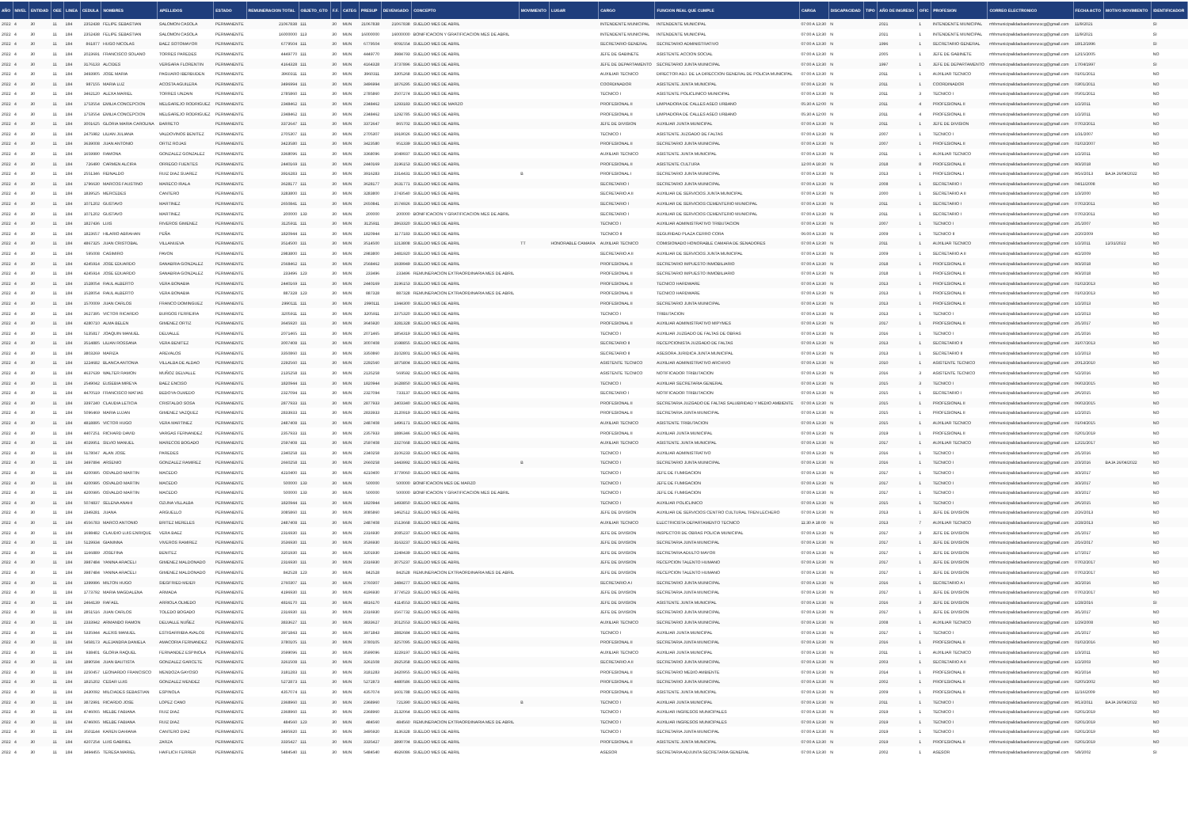| AÑO | NIVEL | ENTIDAD | OEE | LINEA | CEDULA | NOMBRES | APELLIDOS | ESTADO | REMUNERACION TOTAL | OBJETO_GTO | F.F. | CATEG | PRESUP | DEVENGADO | CONCEPTO | MOVIMIENTO | LUGAR | CARGO | FUNCION REAL QUE CUMPLE | CARGA | DISCAPACIDAD | TIPO | AÑO DE INGRESO | OFIC | PROFESION | CORREO ELECTRONICO | FECHA ACTO | MOTIVO MOVIMIENTO | IDENTIFICADOR |
| --- | --- | --- | --- | --- | --- | --- | --- | --- | --- | --- | --- | --- | --- | --- | --- | --- | --- | --- | --- | --- | --- | --- | --- | --- | --- | --- | --- | --- | --- |
| 2022 | 4 | 30 | 11 | 184 | 2352438 | FELIPE SEBASTIAN | SALOMON CASOLA | PERMANENTE | 21067838 | 111 | 30 | MUN | 21067838 | 21067838 | SUELDO MES DE ABRIL | | | INTENDENTE MUNICIPAL | INTENDENTE MUNICIPAL | 07:00 A 13:30 | N | | 2021 | 1 | INTENDENTE MUNICIPAL | rrhhmunicipalidadsanlorenzocg@gmail.com | 11/9/2021 | | SI |
| 2022 | 4 | 30 | 11 | 184 | 2352438 | FELIPE SEBASTIAN | SALOMON CASOLA | PERMANENTE | 16000000 | 113 | 30 | MUN | 16000000 | 16000000 | BONIFICACION Y GRATIFICACION MES DE ABRIL | | | INTENDENTE MUNICIPAL | INTENDENTE MUNICIPAL | 07:00 A 13:30 | N | | 2021 | 1 | INTENDENTE MUNICIPAL | rrhhmunicipalidadsanlorenzocg@gmail.com | 11/9/2021 | | SI |
| 2022 | 4 | 30 | 11 | 184 | 861877 | HUGO NICOLAS | BAEZ SOTOMAYOR | PERMANENTE | 6779504 | 111 | 30 | MUN | 6779504 | 6091554 | SUELDO MES DE ABRIL | | | SECRETARIO GENERAL | SECRETARIO ADMINISTRATIVO | 07:00 A 13:30 | N | | 1996 | 1 | SECRETARIO GENERAL | rrhhmunicipalidadsanlorenzocg@gmail.com | 18/12/1996 | | SI |
| 2022 | 4 | 30 | 11 | 184 | 2023691 | FRANCISCO SOLANO | TORRES PAREDES | PERMANENTE | 4449770 | 111 | 30 | MUN | 4449770 | 3984793 | SUELDO MES DE ABRIL | | | JEFE DE GABINETE | ASISTENTE ACCION SOCIAL | 07:00 A 13:30 | N | | 2005 | 1 | JEFE DE GABINETE | rrhhmunicipalidadsanlorenzocg@gmail.com | 12/15/2005 | | NO |
| 2022 | 4 | 30 | 11 | 184 | 3176133 | ALCIDES | VERGARA FLORENTIN | PERMANENTE | 4164328 | 111 | 30 | MUN | 4164328 | 3737896 | SUELDO MES DE ABRIL | | | JEFE DE DEPARTAMENTO | SECRETARIO JUNTA MUNICIPAL | 07:00 A 13:30 | N | | 1997 | 1 | JEFE DE DEPARTAMENTO | rrhhmunicipalidadsanlorenzocg@gmail.com | 17/04/1997 | | SI |
| 2022 | 4 | 30 | 11 | 184 | 3493905 | JOSE MARIA | PAGUARO IBERBUDEN | PERMANENTE | 3960311 | 111 | 30 | MUN | 3960311 | 3305268 | SUELDO MES DE ABRIL | | | AUXILIAR TECNICO | DIRECTOR ADJ. DE LA DIRECCION GENERAL DE POLICIA MUNICIPAL | 07:00 A 13:30 | N | | 2011 | 1 | AUXILIAR TECNICO | rrhhmunicipalidadsanlorenzocg@gmail.com | 01/01/2011 | | NO |
| 2022 | 4 | 30 | 11 | 184 | 987155 | MARIA LUZ | ACOSTA AGUILERA | PERMANENTE | 3496994 | 111 | 30 | MUN | 3496994 | 1876295 | SUELDO MES DE ABRIL | | | COORDINADOR | ASISTENTE JUNTA MUNICIPAL | 07:00 A 13:30 | N | | 2011 | 1 | COORDINADOR | rrhhmunicipalidadsanlorenzocg@gmail.com | 03/01/2011 | | NO |
| 2022 | 4 | 30 | 11 | 184 | 3462120 | ALEXA MARIEL | TORRES UNZAIN | PERMANENTE | 2785860 | 111 | 30 | MUN | 2785860 | 2507274 | SUELDO MES DE ABRIL | | | TECNICO I | ASISTENTE POLICLINICO MUNICIPAL | 07:00 A 13:30 | N | | 2011 | 3 | TECNICO I | rrhhmunicipalidadsanlorenzocg@gmail.com | 05/01/2011 | | NO |
| 2022 | 4 | 30 | 11 | 184 | 1753554 | EMILIA CONCEPCION | MELGAREJO RODRIGUEZ | PERMANENTE | 2348462 | 111 | 30 | MUN | 2348462 | 1293183 | SUELDO MES DE MARZO | | | PROFESIONAL II | LIMPIADORA DE CALLES ASEO URBANO | 05:30 A 12:00 | N | | 2011 | 4 | PROFESIONAL II | rrhhmunicipalidadsanlorenzocg@gmail.com | 1/2/2011 | | NO |
| 2022 | 4 | 30 | 11 | 184 | 1753554 | EMILIA CONCEPCION | MELGAREJO RODRIGUEZ | PERMANENTE | 2348462 | 111 | 30 | MUN | 2348462 | 1292785 | SUELDO MES DE ABRIL | | | PROFESIONAL II | LIMPIADORA DE CALLES ASEO URBANO | 05:30 A 12:00 | N | | 2011 | 4 | PROFESIONAL II | rrhhmunicipalidadsanlorenzocg@gmail.com | 1/2/2011 | | NO |
| 2022 | 4 | 30 | 11 | 184 | 3001625 | GLORIA MARIA CAROLINA | BARRETO | PERMANENTE | 3372647 | 111 | 30 | MUN | 3372647 | 865702 | SUELDO MES DE ABRIL | | | JEFE DE DIVISION | AUXILIAR JUNTA MUNICIPAL | 07:00 A 13:30 | N | | 2011 | 1 | JEFE DE DIVISION | rrhhmunicipalidadsanlorenzocg@gmail.com | 07/02/2011 | | NO |
| 2022 | 4 | 30 | 11 | 184 | 2475982 | LILIAN JULIANA | VALDOVINOS BENITEZ | PERMANENTE | 2705307 | 111 | 30 | MUN | 2705307 | 1919026 | SUELDO MES DE ABRIL | | | TECNICO I | ASISTENTE JUZGADO DE FALTAS | 07:00 A 13:30 | N | | 2007 | 1 | TECNICO I | rrhhmunicipalidadsanlorenzocg@gmail.com | 1/31/2007 | | NO |
| 2022 | 4 | 30 | 11 | 184 | 3639008 | JUAN ANTONIO | ORTIZ ROJAS | PERMANENTE | 3423580 | 111 | 30 | MUN | 3423580 | 951339 | SUELDO MES DE ABRIL | | | PROFESIONAL II | SECRETARIO JUNTA MUNICIPAL | 07:00 A 13:30 | N | | 2007 | 1 | PROFESIONAL II | rrhhmunicipalidadsanlorenzocg@gmail.com | 01/02/2007 | | NO |
| 2022 | 4 | 30 | 11 | 184 | 1659990 | RAMONA | GONZALEZ GONZALEZ | PERMANENTE | 3368096 | 111 | 30 | MUN | 3368096 | 1049937 | SUELDO MES DE ABRIL | | | AUXILIAR TECNICO | ASISTENTE JUNTA MUNICIPAL | 07:00 A 13:30 | N | | 2011 | 1 | AUXILIAR TECNICO | rrhhmunicipalidadsanlorenzocg@gmail.com | 1/2/2011 | | NO |
| 2022 | 4 | 30 | 11 | 184 | 726490 | CARMEN ALCIRA | ORREGO FUENTES | PERMANENTE | 2440169 | 111 | 30 | MUN | 2440169 | 2196153 | SUELDO MES DE ABRIL | | | PROFESIONAL II | ASISTENTE CULTURA | 12:00 A 18:30 | N | | 2018 | 8 | PROFESIONAL II | rrhhmunicipalidadsanlorenzocg@gmail.com | 9/3/2018 | | NO |
| 2022 | 4 | 30 | 11 | 184 | 2551346 | REINALDO | RUIZ DIAZ SUAREZ | PERMANENTE | 3916283 | 111 | 30 | MUN | 3916283 | 2314431 | SUELDO MES DE ABRIL | B | | PROFESIONAL I | SECRETARIO JUNTA MUNICIPAL | 07:00 A 13:30 | N | | 2013 | 1 | PROFESIONAL I | rrhhmunicipalidadsanlorenzocg@gmail.com | 9/16/2013 | BAJA 26/04/2022 | NO |
| 2022 | 4 | 30 | 11 | 184 | 1796630 | MARCOS FAUSTINO | MARECO IRALA | PERMANENTE | 3628177 | 111 | 30 | MUN | 3628177 | 2631771 | SUELDO MES DE ABRIL | | | SECRETARIO I | SECRETARIO JUNTA MUNICIPAL | 07:00 A 13:30 | N | | 2008 | 1 | SECRETARIO I | rrhhmunicipalidadsanlorenzocg@gmail.com | 04/11/2008 | | NO |
| 2022 | 4 | 30 | 11 | 184 | 1839525 | MERCEDES | CANTERO | PERMANENTE | 3283800 | 111 | 30 | MUN | 3283800 | 2743540 | SUELDO MES DE ABRIL | | | SECRETARIO A II | AUXILIAR DE SERVICIOS JUNTA MUNICIPAL | 07:00 A 13:30 | N | | 2000 | 1 | SECRETARIO A II | rrhhmunicipalidadsanlorenzocg@gmail.com | 1/3/2000 | | NO |
| 2022 | 4 | 30 | 11 | 184 | 1071202 | GUSTAVO | MARTINEZ | PERMANENTE | 2650841 | 111 | 30 | MUN | 2650841 | 1574926 | SUELDO MES DE ABRIL | | | SECRETARIO I | AUXILIAR DE SERVICIOS CEMENTERIO MUNICIPAL | 07:00 A 13:30 | N | | 2011 | 1 | SECRETARIO I | rrhhmunicipalidadsanlorenzocg@gmail.com | 07/02/2011 | | NO |
| 2022 | 4 | 30 | 11 | 184 | 1071202 | GUSTAVO | MARTINEZ | PERMANENTE | 200000 | 133 | 30 | MUN | 200000 | 200000 | BONIFICACION Y GRATIFICACION MES DE ABRIL | | | SECRETARIO I | AUXILIAR DE SERVICIOS CEMENTERIO MUNICIPAL | 07:00 A 13:30 | N | | 2011 | 1 | SECRETARIO I | rrhhmunicipalidadsanlorenzocg@gmail.com | 07/02/2011 | | NO |
| 2022 | 4 | 30 | 11 | 184 | 1827436 | LUIS | RIVEROS GIMENEZ | PERMANENTE | 3125911 | 111 | 30 | MUN | 3125911 | 2863320 | SUELDO MES DE ABRIL | | | TECNICO I | AUXILIAR ADMINISTRATIVO TRIBUTACION | 07:00 A 13:30 | N | | 2007 | 1 | TECNICO I | rrhhmunicipalidadsanlorenzocg@gmail.com | 2/1/2007 | | NO |
| 2022 | 4 | 30 | 11 | 184 | 1823657 | HILARIO ABRAHAN | PEÑA | PERMANENTE | 1820944 | 111 | 30 | MUN | 1820944 | 1177183 | SUELDO MES DE ABRIL | | | TECNICO II | SEGURIDAD PLAZA CERRO CORA | 06:00 A 13:30 | N | | 2009 | 1 | TECNICO II | rrhhmunicipalidadsanlorenzocg@gmail.com | 2/20/2009 | | NO |
| 2022 | 4 | 30 | 11 | 184 | 4867325 | JUAN CRISTOBAL | VILLANUEVA | PERMANENTE | 3514500 | 111 | 30 | MUN | 3514500 | 1213808 | SUELDO MES DE ABRIL | TT | HONORABLE CAMARA | AUXILIAR TECNICO | COMISIONADO HONORABLE CAMARA DE SENADORES | 07:00 A 13:30 | N | | 2011 | 1 | AUXILIAR TECNICO | rrhhmunicipalidadsanlorenzocg@gmail.com | 1/2/2011 | 12/31/2022 | NO |
| 2022 | 4 | 30 | 11 | 184 | 595008 | CASIMIRO | PAVON | PERMANENTE | 2983800 | 111 | 30 | MUN | 2983800 | 2481920 | SUELDO MES DE ABRIL | | | SECRETARIO A II | AUXILIAR DE SERVICIOS JUNTA MUNICIPAL | 07:00 A 13:30 | N | | 2009 | 1 | SECRETARIO A II | rrhhmunicipalidadsanlorenzocg@gmail.com | 4/2/2009 | | NO |
| 2022 | 4 | 30 | 11 | 184 | 4245914 | JOSE EDUARDO | SANABRIA GONZALEZ | PERMANENTE | 2568462 | 111 | 30 | MUN | 2568462 | 1939949 | SUELDO MES DE ABRIL | | | PROFESIONAL II | SECRETARIO IMPUESTO INMOBILIARIO | 07:00 A 13:30 | N | | 2018 | 1 | PROFESIONAL II | rrhhmunicipalidadsanlorenzocg@gmail.com | 9/3/2018 | | NO |
| 2022 | 4 | 30 | 11 | 184 | 4245914 | JOSE EDUARDO | SANABRIA GONZALEZ | PERMANENTE | 233496 | 123 | 30 | MUN | 233496 | 233496 | REMUNERACION EXTRAORDINARIA MES DE ABRIL | | | PROFESIONAL II | SECRETARIO IMPUESTO INMOBILIARIO | 07:00 A 13:30 | N | | 2018 | 1 | PROFESIONAL II | rrhhmunicipalidadsanlorenzocg@gmail.com | 9/3/2018 | | NO |
| 2022 | 4 | 30 | 11 | 184 | 1528054 | RAUL ALBERTO | VERA BONABIA | PERMANENTE | 2440169 | 111 | 30 | MUN | 2440169 | 2196153 | SUELDO MES DE ABRIL | | | PROFESIONAL II | TECNICO HARDWARE | 07:00 A 13:30 | N | | 2013 | 1 | PROFESIONAL II | rrhhmunicipalidadsanlorenzocg@gmail.com | 01/02/2013 | | NO |
| 2022 | 4 | 30 | 11 | 184 | 1528054 | RAUL ALBERTO | VERA BONABIA | PERMANENTE | 887328 | 123 | 30 | MUN | 887328 | 887328 | REMUNERACION EXTRAORDINARIA MES DE ABRIL | | | PROFESIONAL II | TECNICO HARDWARE | 07:00 A 13:30 | N | | 2013 | 1 | PROFESIONAL II | rrhhmunicipalidadsanlorenzocg@gmail.com | 01/02/2013 | | NO |
| 2022 | 4 | 30 | 11 | 184 | 1570009 | JUAN CARLOS | FRANCO DOMINGUEZ | PERMANENTE | 2990111 | 111 | 30 | MUN | 2990111 | 1344300 | SUELDO MES DE ABRIL | | | PROFESIONAL II | SECRETARIO JUNTA MUNICIPAL | 07:00 A 13:30 | N | | 2013 | 1 | PROFESIONAL II | rrhhmunicipalidadsanlorenzocg@gmail.com | 1/2/2013 | | NO |
| 2022 | 4 | 30 | 11 | 184 | 3627395 | VICTOR RICARDO | BURGOS FERREIRA | PERMANENTE | 3205911 | 111 | 30 | MUN | 3205911 | 2375320 | SUELDO MES DE ABRIL | | | TECNICO I | TRIBUTACION | 07:00 A 13:30 | N | | 2013 | 1 | TECNICO I | rrhhmunicipalidadsanlorenzocg@gmail.com | 1/2/2013 | | NO |
| 2022 | 4 | 30 | 11 | 184 | 4280710 | ALMA BELEN | GIMENEZ ORTIZ | PERMANENTE | 3645920 | 111 | 30 | MUN | 3645920 | 3281328 | SUELDO MES DE ABRIL | | | PROFESIONAL II | AUXILIAR ADMINISTRATIVO MIPYMES | 07:00 A 13:30 | N | | 2017 | 1 | PROFESIONAL II | rrhhmunicipalidadsanlorenzocg@gmail.com | 2/1/2017 | | NO |
| 2022 | 4 | 30 | 11 | 184 | 5135817 | JOAQUIN MANUEL | DELVALLE | PERMANENTE | 2071465 | 111 | 30 | MUN | 2071465 | 1854319 | SUELDO MES DE ABRIL | | | TECNICO I | AUXILIAR JUZGADO DE FALTAS DE OBRAS | 07:00 A 13:30 | N | | 2016 | 1 | TECNICO I | rrhhmunicipalidadsanlorenzocg@gmail.com | 2/1/2016 | | NO |
| 2022 | 4 | 30 | 11 | 184 | 3514885 | LILIAN ROSSANA | VERA BENITEZ | PERMANENTE | 3007408 | 111 | 30 | MUN | 3007408 | 1598855 | SUELDO MES DE ABRIL | | | SECRETARIO II | RECEPCIONISTA JUZGADO DE FALTAS | 07:00 A 13:30 | N | | 2013 | 1 | SECRETARIO II | rrhhmunicipalidadsanlorenzocg@gmail.com | 31/07/2013 | | NO |
| 2022 | 4 | 30 | 11 | 184 | 3803269 | MARIZA | AREVALOS | PERMANENTE | 3350860 | 111 | 30 | MUN | 3350860 | 2102801 | SUELDO MES DE ABRIL | | | SECRETARIO II | ASESORA JURIDICA JUNTA MUNICIPAL | 07:00 A 13:30 | N | | 2013 | 1 | SECRETARIO II | rrhhmunicipalidadsanlorenzocg@gmail.com | 1/2/2013 | | NO |
| 2022 | 4 | 30 | 11 | 184 | 1224682 | BLANCA ANTONIA | VILLALBA DE ALDAO | PERMANENTE | 2292560 | 111 | 30 | MUN | 2292560 | 1875804 | SUELDO MES DE ABRIL | | | ASISTENTE TECNICO | AUXILIAR ADMINISTRATIVO ARCHIVO | 07:00 A 13:30 | N | | 2010 | 1 | ASISTENTE TECNICO | rrhhmunicipalidadsanlorenzocg@gmail.com | 20/12/2010 | | NO |
| 2022 | 4 | 30 | 11 | 184 | 4637639 | WALTER RAMON | MUÑOZ DELVALLE | PERMANENTE | 2135258 | 111 | 30 | MUN | 2135258 | 569592 | SUELDO MES DE ABRIL | | | ASISTENTE TECNICO | NOTIFICADOR TRIBUTACION | 07:00 A 13:30 | N | | 2016 | 3 | ASISTENTE TECNICO | rrhhmunicipalidadsanlorenzocg@gmail.com | 5/2/2016 | | NO |
| 2022 | 4 | 30 | 11 | 184 | 2549042 | EUSEBIA MIREYA | BAEZ ENCISO | PERMANENTE | 1820944 | 111 | 30 | MUN | 1820944 | 1628850 | SUELDO MES DE ABRIL | | | TECNICO I | AUXILIAR SECRETARIA GENERAL | 07:00 A 13:30 | N | | 2015 | 3 | TECNICO I | rrhhmunicipalidadsanlorenzocg@gmail.com | 06/02/2015 | | NO |
| 2022 | 4 | 30 | 11 | 184 | 4470519 | FRANCISCO MATIAS | BEDOYA OLMEDO | PERMANENTE | 2327094 | 111 | 30 | MUN | 2327094 | 733137 | SUELDO MES DE ABRIL | | | SECRETARIO I | NOTIFICADOR TRIBUTACION | 07:00 A 13:30 | N | | 2015 | 1 | SECRETARIO I | rrhhmunicipalidadsanlorenzocg@gmail.com | 2/6/2015 | | NO |
| 2022 | 4 | 30 | 11 | 184 | 3397240 | CLAUDIA LETICIA | CRISTALDO SOSA | PERMANENTE | 2877933 | 111 | 30 | MUN | 2877933 | 2403340 | SUELDO MES DE ABRIL | | | PROFESIONAL II | SECRETARIA JUZGADO DE FALTAS SALUBRIDAD Y MEDIO AMBIENTE | 07:00 A 13:30 | N | | 2015 | 1 | PROFESIONAL II | rrhhmunicipalidadsanlorenzocg@gmail.com | 06/02/2015 | | NO |
| 2022 | 4 | 30 | 11 | 184 | 5096469 | MARIA LUJAN | GIMENEZ VAZQUEZ | PERMANENTE | 2833933 | 111 | 30 | MUN | 2833933 | 2120919 | SUELDO MES DE ABRIL | | | PROFESIONAL II | SECRETARIA JUNTA MUNICIPAL | 07:00 A 13:30 | N | | 2015 | 1 | PROFESIONAL II | rrhhmunicipalidadsanlorenzocg@gmail.com | 1/2/2015 | | NO |
| 2022 | 4 | 30 | 11 | 184 | 4818895 | VICTOR HUGO | VERA MARTINEZ | PERMANENTE | 2487408 | 111 | 30 | MUN | 2487408 | 1496171 | SUELDO MES DE ABRIL | | | AUXILIAR TECNICO | ASISTENTE TRIBUTACION | 07:00 A 13:30 | N | | 2015 | 1 | AUXILIAR TECNICO | rrhhmunicipalidadsanlorenzocg@gmail.com | 01/04/2015 | | NO |
| 2022 | 4 | 30 | 11 | 184 | 4407251 | RICHARD DAVID | VARGAS FERNANDEZ | PERMANENTE | 2357933 | 111 | 30 | MUN | 2357933 | 1886346 | SUELDO MES DE ABRIL | | | PROFESIONAL II | AUXILIAR JUNTA MUNICIPAL | 07:00 A 13:30 | N | | 2019 | 1 | PROFESIONAL II | rrhhmunicipalidadsanlorenzocg@gmail.com | 02/01/2019 | | NO |
| 2022 | 4 | 30 | 11 | 184 | 4029951 | SILVIO MANUEL | MARECOS BOGADO | PERMANENTE | 2597408 | 111 | 30 | MUN | 2597408 | 2327668 | SUELDO MES DE ABRIL | | | AUXILIAR TECNICO | ASISTENTE JUNTA MUNICIPAL | 07:00 A 13:30 | N | | 2017 | 1 | AUXILIAR TECNICO | rrhhmunicipalidadsanlorenzocg@gmail.com | 12/21/2017 | | NO |
| 2022 | 4 | 30 | 11 | 184 | 5178047 | ALAN JOSE | PAREDES | PERMANENTE | 2340258 | 111 | 30 | MUN | 2340258 | 2106233 | SUELDO MES DE ABRIL | | | TECNICO I | AUXILIAR ADMINISTRATIVO | 07:00 A 13:30 | N | | 2016 | 1 | TECNICO I | rrhhmunicipalidadsanlorenzocg@gmail.com | 2/1/2016 | | NO |
| 2022 | 4 | 30 | 11 | 184 | 3497894 | ARSENIO | GONZALEZ RAMIREZ | PERMANENTE | 2660258 | 111 | 30 | MUN | 2660258 | 1443992 | SUELDO MES DE ABRIL | B | | TECNICO I | SECRETARIO JUNTA MUNICIPAL | 07:00 A 13:30 | N | | 2016 | 1 | TECNICO I | rrhhmunicipalidadsanlorenzocg@gmail.com | 2/3/2016 | BAJA 26/04/2022 | NO |
| 2022 | 4 | 30 | 11 | 184 | 4200995 | OSVALDO MARTIN | MACEDO | PERMANENTE | 4210400 | 111 | 30 | MUN | 4210400 | 3779060 | SUELDO MES DE ABRIL | | | TECNICO I | JEFE DE FUMIGACION | 07:00 A 13:30 | N | | 2017 | 1 | TECNICO I | rrhhmunicipalidadsanlorenzocg@gmail.com | 3/3/2017 | | NO |
| 2022 | 4 | 30 | 11 | 184 | 4200995 | OSVALDO MARTIN | MACEDO | PERMANENTE | 500000 | 133 | 30 | MUN | 500000 | 500000 | BONIFICACION MES DE MARZO | | | TECNICO I | JEFE DE FUMIGACION | 07:00 A 13:30 | N | | 2017 | 1 | TECNICO I | rrhhmunicipalidadsanlorenzocg@gmail.com | 3/3/2017 | | NO |
| 2022 | 4 | 30 | 11 | 184 | 4200995 | OSVALDO MARTIN | MACEDO | PERMANENTE | 500000 | 133 | 30 | MUN | 500000 | 500000 | BONIFICACION Y GRATIFICACION MES DE ABRIL | | | TECNICO I | JEFE DE FUMIGACION | 07:00 A 13:30 | N | | 2017 | 1 | TECNICO I | rrhhmunicipalidadsanlorenzocg@gmail.com | 3/3/2017 | | NO |
| 2022 | 4 | 30 | 11 | 184 | 5074837 | SELENA ANAHI | OZUNA VILLALBA | PERMANENTE | 1820944 | 111 | 30 | MUN | 1820944 | 1493850 | SUELDO MES DE ABRIL | | | TECNICO I | AUXILIAR POLICLINICO | 07:00 A 13:30 | N | | 2015 | 1 | TECNICO I | rrhhmunicipalidadsanlorenzocg@gmail.com | 2/6/2015 | | NO |
| 2022 | 4 | 30 | 11 | 184 | 2349281 | JUANA | ARGUELLO | PERMANENTE | 3085860 | 111 | 30 | MUN | 3085860 | 1462512 | SUELDO MES DE ABRIL | | | JEFE DE DIVISION | AUXILIAR DE SERVICIOS CENTRO CULTURAL TREN LECHERO | 07:00 A 13:30 | N | | 2013 | 1 | JEFE DE DIVISION | rrhhmunicipalidadsanlorenzocg@gmail.com | 2/26/2013 | | NO |
| 2022 | 4 | 30 | 11 | 184 | 4556783 | MARCO ANTONIO | BRITEZ MERELES | PERMANENTE | 2487408 | 111 | 30 | MUN | 2487408 | 1513668 | SUELDO MES DE ABRIL | | | AUXILIAR TECNICO | ELECTRICISTA DEPARTAMENTO TECNICO | 11:30 A 18:00 | N | | 2013 | 7 | AUXILIAR TECNICO | rrhhmunicipalidadsanlorenzocg@gmail.com | 2/28/2013 | | NO |
| 2022 | 4 | 30 | 11 | 184 | 1698482 | CLAUDIO LUIS ENRIQUE | VERA BAEZ | PERMANENTE | 2316930 | 111 | 30 | MUN | 2316930 | 2085237 | SUELDO MES DE ABRIL | | | JEFE DE DIVISION | INSPECTOR DE OBRAS POLICIA MUNICIPAL | 07:00 A 13:30 | N | | 2017 | 3 | JEFE DE DIVISION | rrhhmunicipalidadsanlorenzocg@gmail.com | 2/1/2017 | | NO |
| 2022 | 4 | 30 | 11 | 184 | 5129934 | GIANINNA | VIVEROS RAMIREZ | PERMANENTE | 3536930 | 111 | 30 | MUN | 3536930 | 3163237 | SUELDO MES DE ABRIL | | | JEFE DE DIVISION | SECRETARIA JUNTA MUNICIPAL | 07:00 A 13:30 | N | | 2017 | 1 | JEFE DE DIVISION | rrhhmunicipalidadsanlorenzocg@gmail.com | 2/16/2017 | | NO |
| 2022 | 4 | 30 | 11 | 184 | 1166889 | JOSEFINA | BENITEZ | PERMANENTE | 3201930 | 111 | 30 | MUN | 3201930 | 2249439 | SUELDO MES DE ABRIL | | | JEFE DE DIVISION | SECRETARIA ADULTO MAYOR | 07:00 A 13:30 | N | | 2017 | 1 | JEFE DE DIVISION | rrhhmunicipalidadsanlorenzocg@gmail.com | 1/7/2017 | | NO |
| 2022 | 4 | 30 | 11 | 184 | 3987484 | YANINA ARACELI | GIMENEZ MALDONADO | PERMANENTE | 2316930 | 111 | 30 | MUN | 2316930 | 2075237 | SUELDO MES DE ABRIL | | | JEFE DE DIVISION | RECEPCION TALENTO HUMANO | 07:00 A 13:30 | N | | 2017 | 1 | JEFE DE DIVISION | rrhhmunicipalidadsanlorenzocg@gmail.com | 07/02/2017 | | NO |
| 2022 | 4 | 30 | 11 | 184 | 3987484 | YANINA ARACELI | GIMENEZ MALDONADO | PERMANENTE | 842528 | 123 | 30 | MUN | 842528 | 842528 | REMUNERACION EXTRAORDINARIA MES DE ABRIL | | | JEFE DE DIVISION | RECEPCION TALENTO HUMANO | 07:00 A 13:30 | N | | 2017 | 1 | JEFE DE DIVISION | rrhhmunicipalidadsanlorenzocg@gmail.com | 07/02/2017 | | NO |
| 2022 | 4 | 30 | 11 | 184 | 1399996 | MILTON HUGO | SIEGFRIED MEIER | PERMANENTE | 2760307 | 111 | 30 | MUN | 2760307 | 2484277 | SUELDO MES DE ABRIL | | | SECRETARIO A I | SECRETARIO JUNTA MUNICIPAL | 07:00 A 13:30 | N | | 2016 | 1 | SECRETARIO A I | rrhhmunicipalidadsanlorenzocg@gmail.com | 3/2/2016 | | NO |
| 2022 | 4 | 30 | 11 | 184 | 1773792 | MARIA MAGDALENA | ARMADA | PERMANENTE | 4196930 | 111 | 30 | MUN | 4196930 | 3774523 | SUELDO MES DE ABRIL | | | JEFE DE DIVISION | SECRETARIA JUNTA MUNICIPAL | 07:00 A 13:30 | N | | 2017 | 1 | JEFE DE DIVISION | rrhhmunicipalidadsanlorenzocg@gmail.com | 07/02/2017 | | NO |
| 2022 | 4 | 30 | 11 | 184 | 2464139 | RAFAEL | ARRIOLA OLMEDO | PERMANENTE | 4816170 | 111 | 30 | MUN | 4816170 | 4114553 | SUELDO MES DE ABRIL | | | JEFE DE DIVISION | ASISTENTE JUNTA MUNICIPAL | 07:00 A 13:30 | N | | 2016 | 3 | JEFE DE DIVISION | rrhhmunicipalidadsanlorenzocg@gmail.com | 1/28/2016 | | SI |
| 2022 | 4 | 30 | 11 | 184 | 2851516 | JUAN CARLOS | TOLEDO BOGADO | PERMANENTE | 2316930 | 111 | 30 | MUN | 2316930 | 1567732 | SUELDO MES DE ABRIL | | | JEFE DE DIVISION | SECRETARIO JUNTA MUNICIPAL | 07:00 A 13:30 | N | | 2017 | 1 | JEFE DE DIVISION | rrhhmunicipalidadsanlorenzocg@gmail.com | 3/1/2017 | | NO |
| 2022 | 4 | 30 | 11 | 184 | 2333942 | ARMANDO RAMON | DELVALLE NUÑEZ | PERMANENTE | 3833627 | 111 | 30 | MUN | 3833627 | 2012553 | SUELDO MES DE ABRIL | | | AUXILIAR TECNICO | SECRETARIO JUNTA MUNICIPAL | 07:00 A 13:30 | N | | 2008 | 1 | AUXILIAR TECNICO | rrhhmunicipalidadsanlorenzocg@gmail.com | 1/29/2008 | | NO |
| 2022 | 4 | 30 | 11 | 184 | 5335944 | ALEXIS MANUEL | ESTIGARRIBIA AVALOS | PERMANENTE | 3971843 | 111 | 30 | MUN | 3971843 | 2882684 | SUELDO MES DE ABRIL | | | TECNICO I | AUXILIAR JUNTA MUNICIPAL | 07:00 A 13:30 | N | | 2017 | 1 | TECNICO I | rrhhmunicipalidadsanlorenzocg@gmail.com | 2/1/2017 | | NO |
| 2022 | 4 | 30 | 11 | 184 | 5458173 | ALEJANDRA DANIELA | AMACORIA FERNANDEZ | PERMANENTE | 3780105 | 111 | 30 | MUN | 3780105 | 3257095 | SUELDO MES DE ABRIL | | | PROFESIONAL II | SECRETARIA JUNTA MUNICIPAL | 07:00 A 13:30 | N | | 2016 | 1 | PROFESIONAL II | rrhhmunicipalidadsanlorenzocg@gmail.com | 01/02/2016 | | NO |
| 2022 | 4 | 30 | 11 | 184 | 938401 | GLORIA RAQUEL | FERNANDEZ ESPINOLA | PERMANENTE | 3599096 | 111 | 30 | MUN | 3599096 | 3229197 | SUELDO MES DE ABRIL | | | AUXILIAR TECNICO | AUXILIAR JUNTA MUNICIPAL | 07:00 A 13:30 | N | | 2011 | 1 | AUXILIAR TECNICO | rrhhmunicipalidadsanlorenzocg@gmail.com | 1/3/2011 | | NO |
| 2022 | 4 | 30 | 11 | 184 | 1890594 | JUAN BAUTISTA | GONZALEZ GARCETE | PERMANENTE | 3261508 | 111 | 30 | MUN | 3261508 | 2925358 | SUELDO MES DE ABRIL | | | SECRETARIO A II | SECRETARIO JUNTA MUNICIPAL | 07:00 A 13:30 | N | | 2003 | 1 | SECRETARIO A II | rrhhmunicipalidadsanlorenzocg@gmail.com | 1/2/2003 | | NO |
| 2022 | 4 | 30 | 11 | 184 | 2250457 | LEONARDO FRANCISCO | MENDOZA GAYOSO | PERMANENTE | 3181283 | 111 | 30 | MUN | 3181283 | 2420955 | SUELDO MES DE ABRIL | | | PROFESIONAL II | SECRETARIO MEDIO AMBIENTE | 07:00 A 13:30 | N | | 2014 | 1 | PROFESIONAL II | rrhhmunicipalidadsanlorenzocg@gmail.com | 9/2/2014 | | NO |
| 2022 | 4 | 30 | 11 | 184 | 1815202 | CESAR LUIS | GONZALEZ MENDEZ | PERMANENTE | 5272873 | 111 | 30 | MUN | 5272873 | 4480586 | SUELDO MES DE ABRIL | | | PROFESIONAL II | SECRETARIO JUNTA MUNICIPAL | 07:00 A 13:30 | N | | 2002 | 1 | PROFESIONAL II | rrhhmunicipalidadsanlorenzocg@gmail.com | 02/05/2002 | | NO |
| 2022 | 4 | 30 | 11 | 184 | 2430092 | MILCIADES SEBASTIAN | ESPINOLA | PERMANENTE | 4357074 | 111 | 30 | MUN | 4357074 | 1601788 | SUELDO MES DE ABRIL | | | PROFESIONAL II | ASISTENTE JUNTA MUNICIPAL | 07:00 A 13:30 | N | | 2009 | 1 | PROFESIONAL II | rrhhmunicipalidadsanlorenzocg@gmail.com | 11/16/2009 | | NO |
| 2022 | 4 | 30 | 11 | 184 | 3872991 | RICARDO JOSE | LOPEZ CANO | PERMANENTE | 2368960 | 111 | 30 | MUN | 2368960 | 721390 | SUELDO MES DE ABRIL | B | | TECNICO I | AUXILIAR JUNTA MUNICIPAL | 07:00 A 13:30 | N | | 2011 | 1 | TECNICO I | rrhhmunicipalidadsanlorenzocg@gmail.com | 9/13/2011 | BAJA 26/04/2022 | NO |
| 2022 | 4 | 30 | 11 | 184 | 4746065 | MELBE FABIANA | RUIZ DIAZ | PERMANENTE | 2368960 | 111 | 30 | MUN | 2368960 | 2132064 | SUELDO MES DE ABRIL | | | TECNICO I | AUXILIAR INGRESOS MUNICIPALES | 07:00 A 13:30 | N | | 2019 | 1 | TECNICO I | rrhhmunicipalidadsanlorenzocg@gmail.com | 02/01/2019 | | NO |
| 2022 | 4 | 30 | 11 | 184 | 4746065 | MELBE FABIANA | RUIZ DIAZ | PERMANENTE | 484560 | 123 | 30 | MUN | 484560 | 484560 | REMUNERACION EXTRAORDINARIA MES DE ABRIL | | | TECNICO I | AUXILIAR INGRESOS MUNICIPALES | 07:00 A 13:30 | N | | 2019 | 1 | TECNICO I | rrhhmunicipalidadsanlorenzocg@gmail.com | 02/01/2019 | | NO |
| 2022 | 4 | 30 | 11 | 184 | 3501144 | KAREN DAHIANA | CANTERO DIAZ | PERMANENTE | 3495920 | 111 | 30 | MUN | 3495920 | 3136328 | SUELDO MES DE ABRIL | | | TECNICO I | SECRETARIA JUNTA MUNICIPAL | 07:00 A 13:30 | N | | 2019 | 1 | TECNICO I | rrhhmunicipalidadsanlorenzocg@gmail.com | 02/01/2019 | | NO |
| 2022 | 4 | 30 | 11 | 184 | 4207254 | LUIS GABRIEL | ZARZA | PERMANENTE | 3335427 | 111 | 30 | MUN | 3335427 | 2890704 | SUELDO MES DE ABRIL | | | PROFESIONAL II | ASISTENTE JUNTA MUNICIPAL | 07:00 A 13:30 | N | | 2019 | 1 | PROFESIONAL II | rrhhmunicipalidadsanlorenzocg@gmail.com | 02/01/2019 | | NO |
| 2022 | 4 | 30 | 11 | 184 | 3494455 | TERESA MARIEL | HAIFLICH FERRER | PERMANENTE | 5484540 | 111 | 30 | MUN | 5484540 | 4926086 | SUELDO MES DE ABRIL | | | ASESOR | SECRETARIA ADJUNTA SECRETARIA GENERAL | 07:00 A 13:30 | N | | 2002 | 1 | ASESOR | rrhhmunicipalidadsanlorenzocg@gmail.com | 5/8/2002 | | SI |